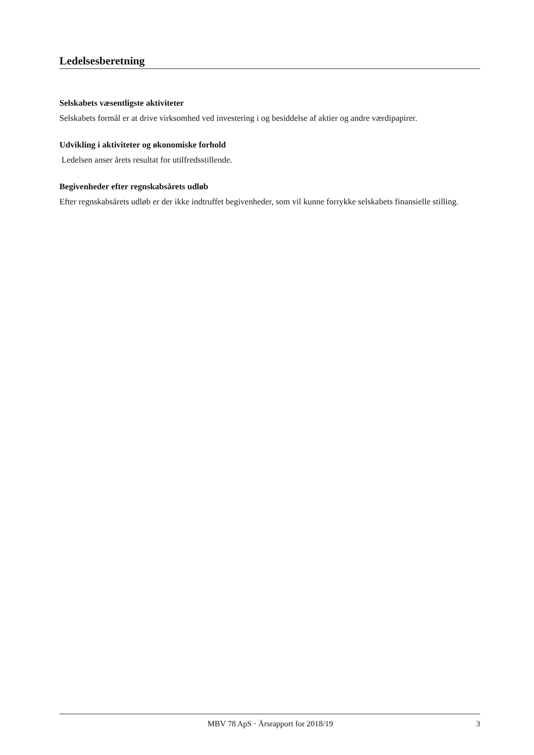Ledelsesberetning
Selskabets væsentligste aktiviteter
Selskabets formål er at drive virksomhed ved investering i og besiddelse af aktier og andre værdipapirer.
Udvikling i aktiviteter og økonomiske forhold
Ledelsen anser årets resultat for utilfredsstillende.
Begivenheder efter regnskabsårets udløb
Efter regnskabsårets udløb er der ikke indtruffet begivenheder, som vil kunne forrykke selskabets finansielle stilling.
MBV 78 ApS · Årsrapport for 2018/19 3